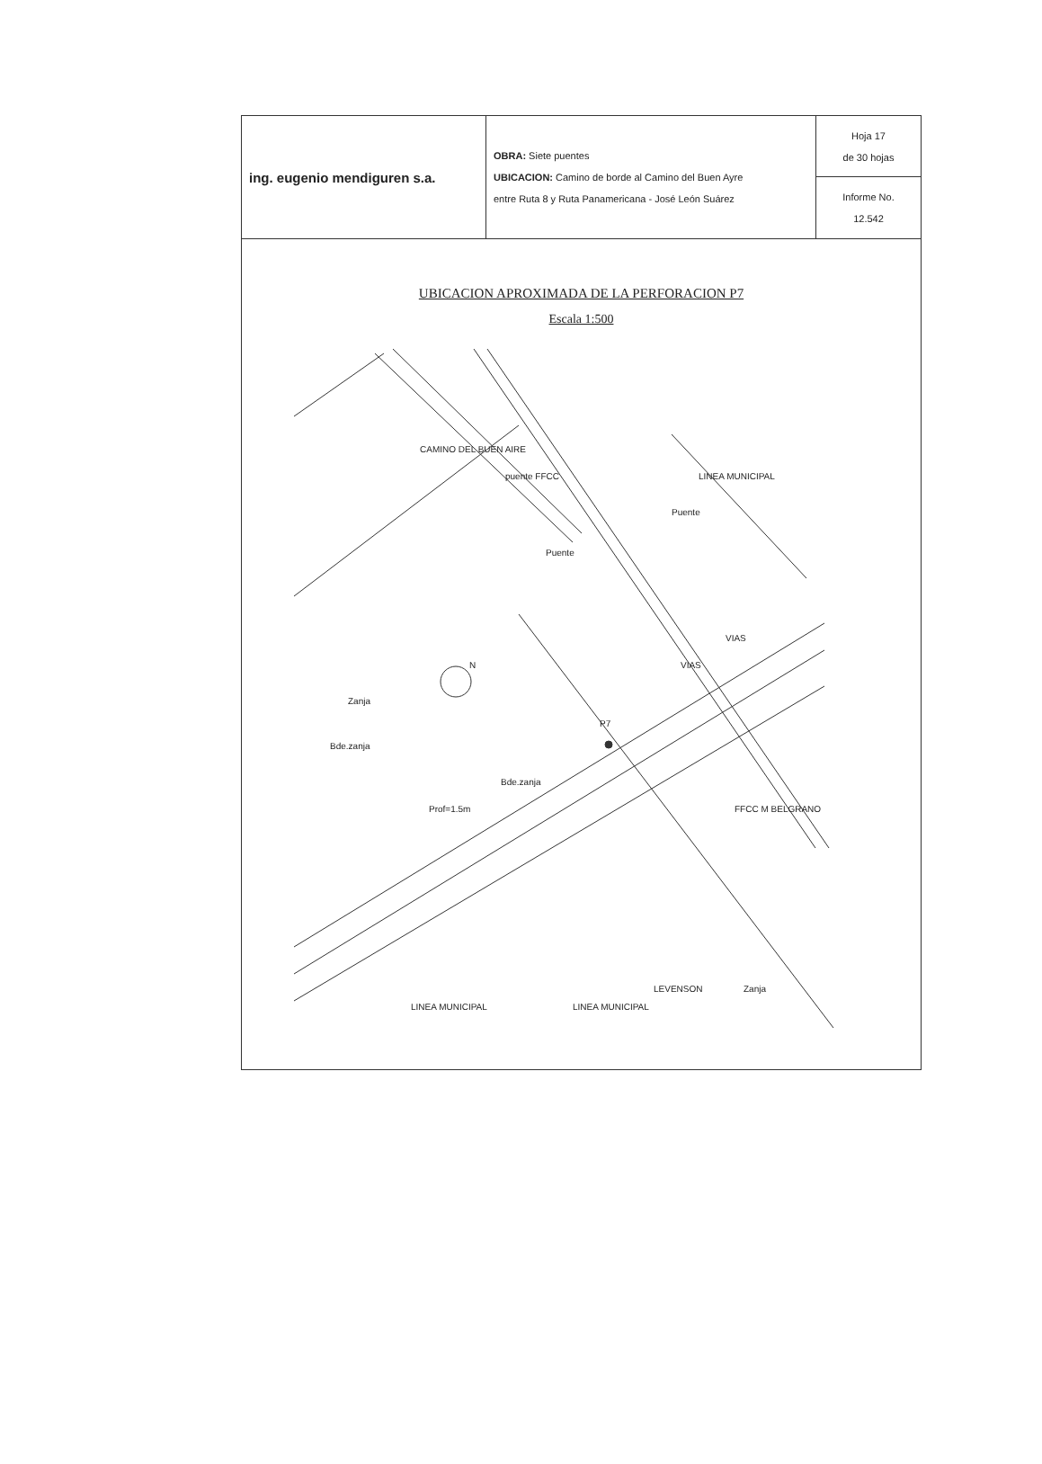| ing. eugenio mendiguren s.a. | OBRA: Siete puentes UBICACION: Camino de borde al Camino del Buen Ayre entre Ruta 8 y Ruta Panamericana - José León Suárez | Hoja 17 de 30 hojas |
| | | Informe No. 12.542 |
UBICACION APROXIMADA DE LA PERFORACION P7
Escala 1:500
CAMINO DEL BUEN AIRE
puente FFCC
LINEA MUNICIPAL
Puente
Puente
VIAS
VIAS
N
P7
Zanja
Bde.zanja
Bde.zanja
Prof=1.5m
FFCC M BELGRANO
LEVENSON
Zanja
LINEA MUNICIPAL
LINEA MUNICIPAL